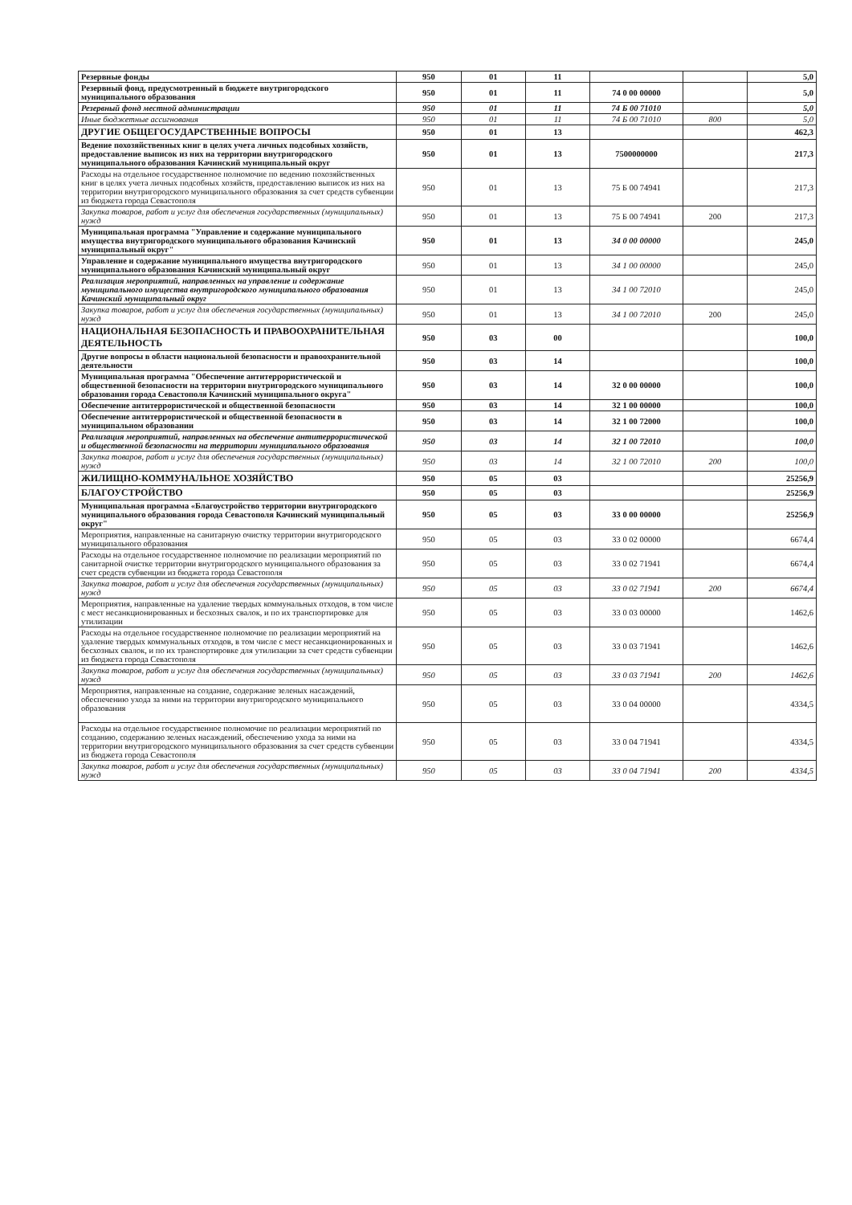| Резервные фонды | 950 | 01 | 11 | | | 5,0 |
| Резервный фонд, предусмотренный в бюджете внутригородского муниципального образования | 950 | 01 | 11 | 74 0 00 00000 | | 5,0 |
| Резервный фонд местной администрации | 950 | 01 | 11 | 74 Б 00 71010 | | 5,0 |
| Иные бюджетные ассигнования | 950 | 01 | 11 | 74 Б 00 71010 | 800 | 5,0 |
| ДРУГИЕ ОБЩЕГОСУДАРСТВЕННЫЕ ВОПРОСЫ | 950 | 01 | 13 | | | 462,3 |
| Ведение похозяйственных книг в целях учета личных подсобных хозяйств, предоставление выписок из них на территории внутригородского муниципального образования Качинский муниципальный округ | 950 | 01 | 13 | 7500000000 | | 217,3 |
| Расходы на отдельное государственное полномочие по ведению похозяйственных книг в целях учета личных подсобных хозяйств, предоставлению выписок из них на территории внутригородского муниципального образования за счет средств субвенции из бюджета города Севастополя | 950 | 01 | 13 | 75 Б 00 74941 | | 217,3 |
| Закупка товаров, работ и услуг для обеспечения государственных (муниципальных) нужд | 950 | 01 | 13 | 75 Б 00 74941 | 200 | 217,3 |
| Муниципальная программа "Управление и содержание муниципального имущества внутригородского муниципального образования Качинский муниципальный округ" | 950 | 01 | 13 | 34 0 00 00000 | | 245,0 |
| Управление и содержание муниципального имущества внутригородского муниципального образования Качинский муниципальный округ | 950 | 01 | 13 | 34 1 00 00000 | | 245,0 |
| Реализация мероприятий, направленных на управление и содержание муниципального имущества внутригородского муниципального образования Качинский муниципальный округ | 950 | 01 | 13 | 34 1 00 72010 | | 245,0 |
| Закупка товаров, работ и услуг для обеспечения государственных (муниципальных) нужд | 950 | 01 | 13 | 34 1 00 72010 | 200 | 245,0 |
| НАЦИОНАЛЬНАЯ БЕЗОПАСНОСТЬ И ПРАВООХРАНИТЕЛЬНАЯ ДЕЯТЕЛЬНОСТЬ | 950 | 03 | 00 | | | 100,0 |
| Другие вопросы в области национальной безопасности и правоохранительной деятельности | 950 | 03 | 14 | | | 100,0 |
| Муниципальная программа "Обеспечение антитеррористической и общественной безопасности на территории внутригородского муниципального образования города Севастополя Качинский муниципального округа" | 950 | 03 | 14 | 32 0 00 00000 | | 100,0 |
| Обеспечение антитеррористической и общественной безопасности | 950 | 03 | 14 | 32 1 00 00000 | | 100,0 |
| Обеспечение антитеррористической и общественной безопасности в муниципальном образовании | 950 | 03 | 14 | 32 1 00 72000 | | 100,0 |
| Реализация мероприятий, направленных на обеспечение антитеррористической и общественной безопасности на территории муниципального образования | 950 | 03 | 14 | 32 1 00 72010 | | 100,0 |
| Закупка товаров, работ и услуг для обеспечения государственных (муниципальных) нужд | 950 | 03 | 14 | 32 1 00 72010 | 200 | 100,0 |
| ЖИЛИЩНО-КОММУНАЛЬНОЕ ХОЗЯЙСТВО | 950 | 05 | 03 | | | 25256,9 |
| БЛАГОУСТРОЙСТВО | 950 | 05 | 03 | | | 25256,9 |
| Муниципальная программа «Благоустройство территории внутригородского муниципального образования города Севастополя Качинский муниципальный округ" | 950 | 05 | 03 | 33 0 00 00000 | | 25256,9 |
| Мероприятия, направленные на санитарную очистку территории внутригородского муниципального образования | 950 | 05 | 03 | 33 0 02 00000 | | 6674,4 |
| Расходы на отдельное государственное полномочие по реализации мероприятий по санитарной очистке территории внутригородского муниципального образования за счет средств субвенции из бюджета города Севастополя | 950 | 05 | 03 | 33 0 02 71941 | | 6674,4 |
| Закупка товаров, работ и услуг для обеспечения государственных (муниципальных) нужд | 950 | 05 | 03 | 33 0 02 71941 | 200 | 6674,4 |
| Мероприятия, направленные на удаление твердых коммунальных отходов, в том числе с мест несанкционированных и бесхозных свалок, и по их транспортировке для утилизации | 950 | 05 | 03 | 33 0 03 00000 | | 1462,6 |
| Расходы на отдельное государственное полномочие по реализации мероприятий на удаление твердых коммунальных отходов, в том числе с мест несанкционированных и бесхозных свалок, и по их транспортировке для утилизации за счет средств субвенции из бюджета города Севастополя | 950 | 05 | 03 | 33 0 03 71941 | | 1462,6 |
| Закупка товаров, работ и услуг для обеспечения государственных (муниципальных) нужд | 950 | 05 | 03 | 33 0 03 71941 | 200 | 1462,6 |
| Мероприятия, направленные на создание, содержание зеленых насаждений, обеспечению ухода за ними на территории внутригородского муниципального образования | 950 | 05 | 03 | 33 0 04 00000 | | 4334,5 |
| Расходы на отдельное государственное полномочие по реализации мероприятий по созданию, содержанию зеленых насаждений, обеспечению ухода за ними на территории внутригородского муниципального образования за счет средств субвенции из бюджета города Севастополя | 950 | 05 | 03 | 33 0 04 71941 | | 4334,5 |
| Закупка товаров, работ и услуг для обеспечения государственных (муниципальных) нужд | 950 | 05 | 03 | 33 0 04 71941 | 200 | 4334,5 |